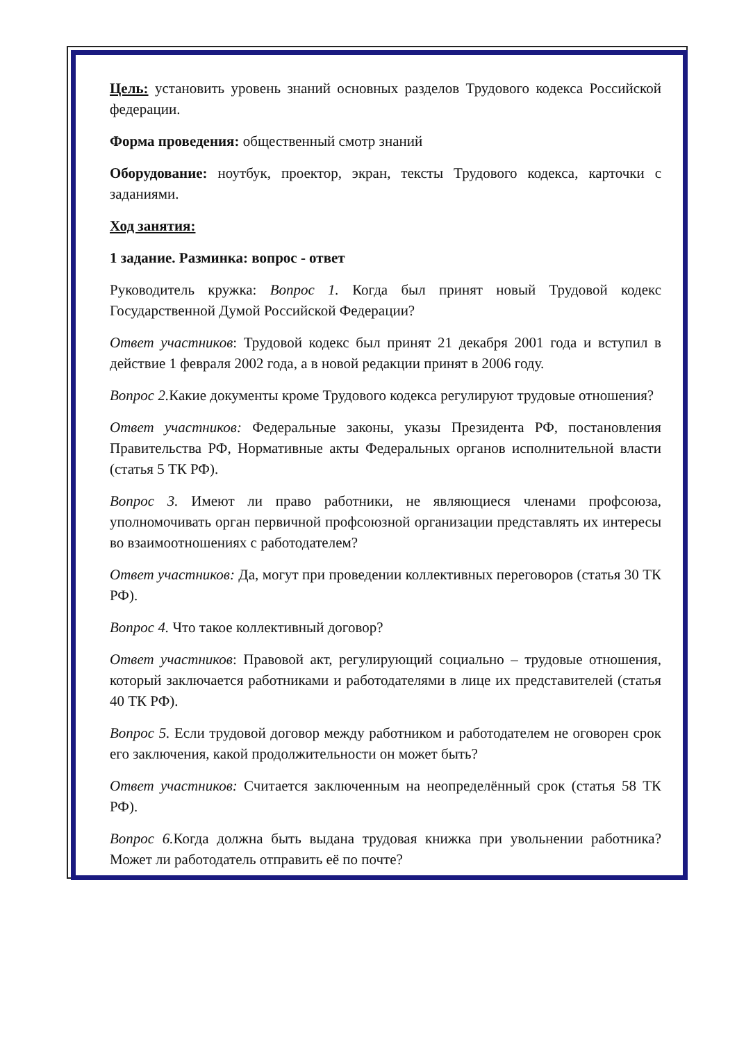Цель: установить уровень знаний основных разделов Трудового кодекса Российской федерации.
Форма проведения: общественный смотр знаний
Оборудование: ноутбук, проектор, экран, тексты Трудового кодекса, карточки с заданиями.
Ход занятия:
1 задание. Разминка: вопрос - ответ
Руководитель кружка: Вопрос 1. Когда был принят новый Трудовой кодекс Государственной Думой Российской Федерации?
Ответ участников: Трудовой кодекс был принят 21 декабря 2001 года и вступил в действие 1 февраля 2002 года, а в новой редакции принят в 2006 году.
Вопрос 2. Какие документы кроме Трудового кодекса регулируют трудовые отношения?
Ответ участников: Федеральные законы, указы Президента РФ, постановления Правительства РФ, Нормативные акты Федеральных органов исполнительной власти (статья 5 ТК РФ).
Вопрос 3. Имеют ли право работники, не являющиеся членами профсоюза, уполномочивать орган первичной профсоюзной организации представлять их интересы во взаимоотношениях с работодателем?
Ответ участников: Да, могут при проведении коллективных переговоров (статья 30 ТК РФ).
Вопрос 4. Что такое коллективный договор?
Ответ участников: Правовой акт, регулирующий социально – трудовые отношения, который заключается работниками и работодателями в лице их представителей (статья 40 ТК РФ).
Вопрос 5. Если трудовой договор между работником и работодателем не оговорен срок его заключения, какой продолжительности он может быть?
Ответ участников: Считается заключенным на неопределённый срок (статья 58 ТК РФ).
Вопрос 6. Когда должна быть выдана трудовая книжка при увольнении работника? Может ли работодатель отправить её по почте?